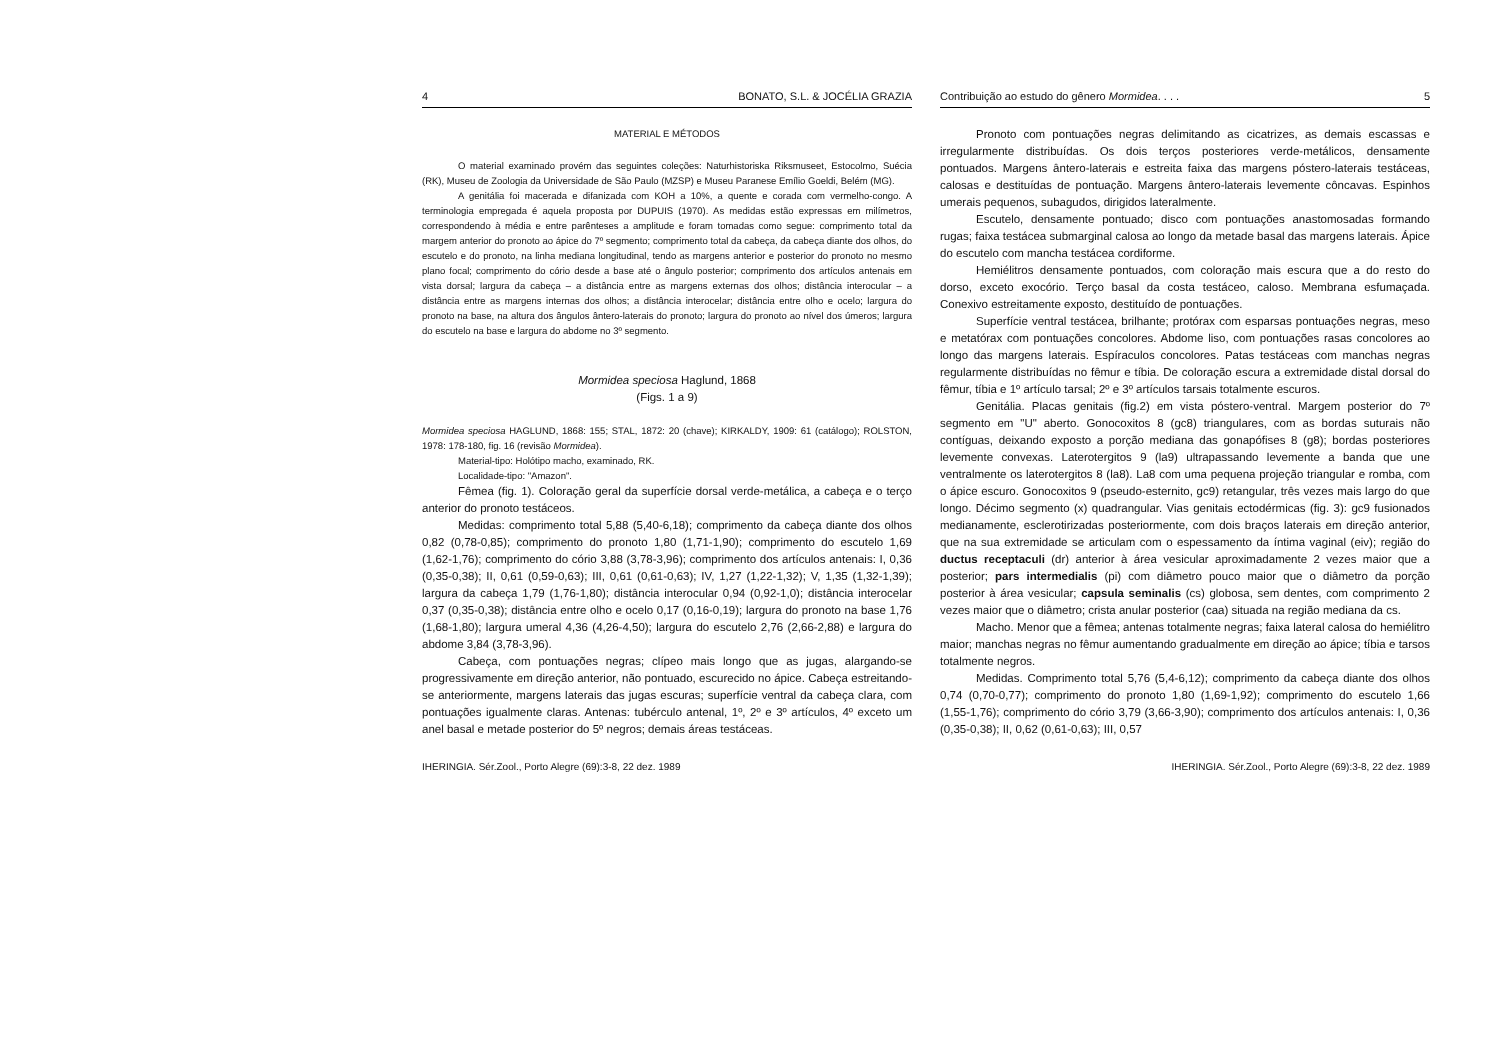4 BONATO, S.L. & JOCÉLIA GRAZIA
MATERIAL E MÉTODOS
O material examinado provém das seguintes coleções: Naturhistoriska Riksmuseet, Estocolmo, Suécia (RK), Museu de Zoologia da Universidade de São Paulo (MZSP) e Museu Paranese Emílio Goeldi, Belém (MG).
A genitália foi macerada e difanizada com KOH a 10%, a quente e corada com vermelho-congo. A terminologia empregada é aquela proposta por DUPUIS (1970). As medidas estão expressas em milímetros, correspondendo à média e entre parênteses a amplitude e foram tomadas como segue: comprimento total da margem anterior do pronoto ao ápice do 7º segmento; comprimento total da cabeça, da cabeça diante dos olhos, do escutelo e do pronoto, na linha mediana longitudinal, tendo as margens anterior e posterior do pronoto no mesmo plano focal; comprimento do cório desde a base até o ângulo posterior; comprimento dos artículos antenais em vista dorsal; largura da cabeça – a distância entre as margens externas dos olhos; distância interocular – a distância entre as margens internas dos olhos; a distância interocelar; distância entre olho e ocelo; largura do pronoto na base, na altura dos ângulos ântero-laterais do pronoto; largura do pronoto ao nível dos úmeros; largura do escutelo na base e largura do abdome no 3º segmento.
Mormidea speciosa Haglund, 1868
(Figs. 1 a 9)
Mormidea speciosa HAGLUND, 1868: 155; STAL, 1872: 20 (chave); KIRKALDY, 1909: 61 (catálogo); ROLSTON, 1978: 178-180, fig. 16 (revisão Mormidea).
Material-tipo: Holótipo macho, examinado, RK.
Localidade-tipo: "Amazon".
Fêmea (fig. 1). Coloração geral da superfície dorsal verde-metálica, a cabeça e o terço anterior do pronoto testáceos.
Medidas: comprimento total 5,88 (5,40-6,18); comprimento da cabeça diante dos olhos 0,82 (0,78-0,85); comprimento do pronoto 1,80 (1,71-1,90); comprimento do escutelo 1,69 (1,62-1,76); comprimento do cório 3,88 (3,78-3,96); comprimento dos artículos antenais: I, 0,36 (0,35-0,38); II, 0,61 (0,59-0,63); III, 0,61 (0,61-0,63); IV, 1,27 (1,22-1,32); V, 1,35 (1,32-1,39); largura da cabeça 1,79 (1,76-1,80); distância interocular 0,94 (0,92-1,0); distância interocelar 0,37 (0,35-0,38); distância entre olho e ocelo 0,17 (0,16-0,19); largura do pronoto na base 1,76 (1,68-1,80); largura umeral 4,36 (4,26-4,50); largura do escutelo 2,76 (2,66-2,88) e largura do abdome 3,84 (3,78-3,96).
Cabeça, com pontuações negras; clípeo mais longo que as jugas, alargando-se progressivamente em direção anterior, não pontuado, escurecido no ápice. Cabeça estreitando-se anteriormente, margens laterais das jugas escuras; superfície ventral da cabeça clara, com pontuações igualmente claras. Antenas: tubérculo antenal, 1º, 2º e 3º artículos, 4º exceto um anel basal e metade posterior do 5º negros; demais áreas testáceas.
IHERINGIA. Sér.Zool., Porto Alegre (69):3-8, 22 dez. 1989
Contribuição ao estudo do gênero Mormidea. . . . 5
Pronoto com pontuações negras delimitando as cicatrizes, as demais escassas e irregularmente distribuídas. Os dois terços posteriores verde-metálicos, densamente pontuados. Margens ântero-laterais e estreita faixa das margens póstero-laterais testáceas, calosas e destituídas de pontuação. Margens ântero-laterais levemente côncavas. Espinhos umerais pequenos, subagudos, dirigidos lateralmente.
Escutelo, densamente pontuado; disco com pontuações anastomosadas formando rugas; faixa testácea submarginal calosa ao longo da metade basal das margens laterais. Ápice do escutelo com mancha testácea cordiforme.
Hemiélitros densamente pontuados, com coloração mais escura que a do resto do dorso, exceto exocório. Terço basal da costa testáceo, caloso. Membrana esfumaçada. Conexivo estreitamente exposto, destituído de pontuações.
Superfície ventral testácea, brilhante; protórax com esparsas pontuações negras, meso e metatórax com pontuações concolores. Abdome liso, com pontuações rasas concolores ao longo das margens laterais. Espíraculos concolores. Patas testáceas com manchas negras regularmente distribuídas no fêmur e tíbia. De coloração escura a extremidade distal dorsal do fêmur, tíbia e 1º artículo tarsal; 2º e 3º artículos tarsais totalmente escuros.
Genitália. Placas genitais (fig.2) em vista póstero-ventral. Margem posterior do 7º segmento em "U" aberto. Gonocoxitos 8 (gc8) triangulares, com as bordas suturais não contíguas, deixando exposto a porção mediana das gonapófises 8 (g8); bordas posteriores levemente convexas. Laterotergitos 9 (la9) ultrapassando levemente a banda que une ventralmente os laterotergitos 8 (la8). La8 com uma pequena projeção triangular e romba, com o ápice escuro. Gonocoxitos 9 (pseudo-esternito, gc9) retangular, três vezes mais largo do que longo. Décimo segmento (x) quadrangular. Vias genitais ectodérmicas (fig. 3): gc9 fusionados medianamente, esclerotirizadas posteriormente, com dois braços laterais em direção anterior, que na sua extremidade se articulam com o espessamento da íntima vaginal (eiv); região do ductus receptaculi (dr) anterior à área vesicular aproximadamente 2 vezes maior que a posterior; pars intermedialis (pi) com diâmetro pouco maior que o diâmetro da porção posterior à área vesicular; capsula seminalis (cs) globosa, sem dentes, com comprimento 2 vezes maior que o diâmetro; crista anular posterior (caa) situada na região mediana da cs.
Macho. Menor que a fêmea; antenas totalmente negras; faixa lateral calosa do hemiélitro maior; manchas negras no fêmur aumentando gradualmente em direção ao ápice; tíbia e tarsos totalmente negros.
Medidas. Comprimento total 5,76 (5,4-6,12); comprimento da cabeça diante dos olhos 0,74 (0,70-0,77); comprimento do pronoto 1,80 (1,69-1,92); comprimento do escutelo 1,66 (1,55-1,76); comprimento do cório 3,79 (3,66-3,90); comprimento dos artículos antenais: I, 0,36 (0,35-0,38); II, 0,62 (0,61-0,63); III, 0,57
IHERINGIA. Sér.Zool., Porto Alegre (69):3-8, 22 dez. 1989